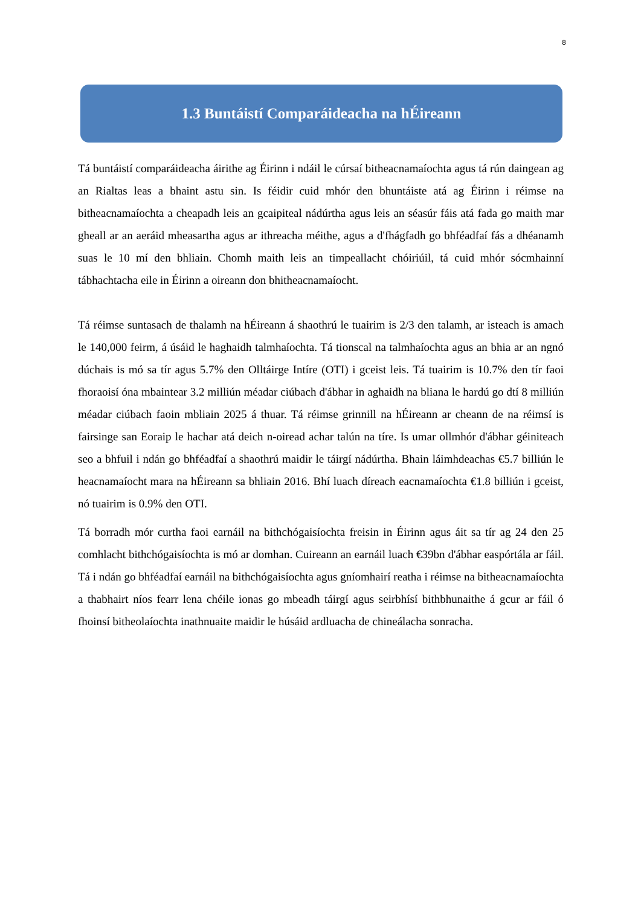8
1.3 Buntáistí Comparáideacha na hÉireann
Tá buntáistí comparáideacha áirithe ag Éirinn i ndáil le cúrsaí bitheacnamaíochta agus tá rún daingean ag an Rialtas leas a bhaint astu sin. Is féidir cuid mhór den bhuntáiste atá ag Éirinn i réimse na bitheacnamaíochta a cheapadh leis an gcaipiteal nádúrtha agus leis an séasúr fáis atá fada go maith mar gheall ar an aeráid mheasartha agus ar ithreacha méithe, agus a d'fhágfadh go bhféadfaí fás a dhéanamh suas le 10 mí den bhliain. Chomh maith leis an timpeallacht chóiriúil, tá cuid mhór sócmhainní tábhachtacha eile in Éirinn a oireann don bhitheacnamaíocht.
Tá réimse suntasach de thalamh na hÉireann á shaothrú le tuairim is 2/3 den talamh, ar isteach is amach le 140,000 feirm, á úsáid le haghaidh talmhaíochta. Tá tionscal na talmhaíochta agus an bhia ar an ngnó dúchais is mó sa tír agus 5.7% den Olltáirge Intíre (OTI) i gceist leis. Tá tuairim is 10.7% den tír faoi fhoraoisí óna mbaintear 3.2 milliún méadar ciúbach d'ábhar in aghaidh na bliana le hardú go dtí 8 milliún méadar ciúbach faoin mbliain 2025 á thuar. Tá réimse grinnill na hÉireann ar cheann de na réimsí is fairsinge san Eoraip le hachar atá deich n-oiread achar talún na tíre. Is umar ollmhór d'ábhar géiniteach seo a bhfuil i ndán go bhféadfaí a shaothrú maidir le táirgí nádúrtha. Bhain láimhdeachas €5.7 billiún le heacnamaíocht mara na hÉireann sa bhliain 2016. Bhí luach díreach eacnamaíochta €1.8 billiún i gceist, nó tuairim is 0.9% den OTI.
Tá borradh mór curtha faoi earnáil na bithchógaisíochta freisin in Éirinn agus áit sa tír ag 24 den 25 comhlacht bithchógaisíochta is mó ar domhan. Cuireann an earnáil luach €39bn d'ábhar easpórtála ar fáil. Tá i ndán go bhféadfaí earnáil na bithchógaisíochta agus gníomhairí reatha i réimse na bitheacnamaíochta a thabhairt níos fearr lena chéile ionas go mbeadh táirgí agus seirbhísí bithbhunaithe á gcur ar fáil ó fhoinsí bitheolaíochta inathnuaite maidir le húsáid ardluacha de chineálacha sonracha.